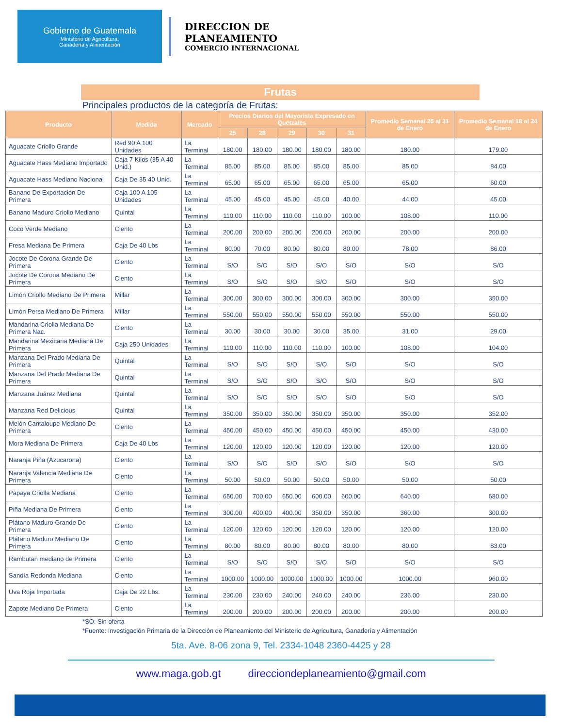Gobierno de Guatemala
Ministerio de Agricultura,
Ganadería y Alimentación
DIRECCION DE
PLANEAMIENTO
COMERCIO INTERNACIONAL
Frutas
Principales productos de la categoría de Frutas:
| Producto | Medida | Mercado | Precios Diarios del Mayorista Expresado en Quetzales | | | | | Promedio Semanal 25 al 31 de Enero | Promedio Semanal 18 al 24 de Enero |
| --- | --- | --- | --- | --- | --- | --- | --- | --- | --- |
| | | | 25 | 28 | 29 | 30 | 31 | | |
| Aguacate Criollo Grande | Red 90 A 100 Unidades | La Terminal | 180.00 | 180.00 | 180.00 | 180.00 | 180.00 | 180.00 | 179.00 |
| Aguacate Hass Mediano Importado | Caja 7 Kilos (35 A 40 Unid.) | La Terminal | 85.00 | 85.00 | 85.00 | 85.00 | 85.00 | 85.00 | 84.00 |
| Aguacate Hass Mediano Nacional | Caja De 35 40 Unid. | La Terminal | 65.00 | 65.00 | 65.00 | 65.00 | 65.00 | 65.00 | 60.00 |
| Banano De Exportación De Primera | Caja 100 A 105 Unidades | La Terminal | 45.00 | 45.00 | 45.00 | 45.00 | 40.00 | 44.00 | 45.00 |
| Banano Maduro Criollo Mediano | Quintal | La Terminal | 110.00 | 110.00 | 110.00 | 110.00 | 100.00 | 108.00 | 110.00 |
| Coco Verde Mediano | Ciento | La Terminal | 200.00 | 200.00 | 200.00 | 200.00 | 200.00 | 200.00 | 200.00 |
| Fresa Mediana De Primera | Caja De 40 Lbs | La Terminal | 80.00 | 70.00 | 80.00 | 80.00 | 80.00 | 78.00 | 86.00 |
| Jocote De Corona Grande De Primera | Ciento | La Terminal | S/O | S/O | S/O | S/O | S/O | S/O | S/O |
| Jocote De Corona Mediano De Primera | Ciento | La Terminal | S/O | S/O | S/O | S/O | S/O | S/O | S/O |
| Limón Criollo Mediano De Primera | Millar | La Terminal | 300.00 | 300.00 | 300.00 | 300.00 | 300.00 | 300.00 | 350.00 |
| Limón Persa Mediano De Primera | Millar | La Terminal | 550.00 | 550.00 | 550.00 | 550.00 | 550.00 | 550.00 | 550.00 |
| Mandarina Criolla Mediana De Primera Nac. | Ciento | La Terminal | 30.00 | 30.00 | 30.00 | 30.00 | 35.00 | 31.00 | 29.00 |
| Mandarina Mexicana Mediana De Primera | Caja 250 Unidades | La Terminal | 110.00 | 110.00 | 110.00 | 110.00 | 100.00 | 108.00 | 104.00 |
| Manzana Del Prado Mediana De Primera | Quintal | La Terminal | S/O | S/O | S/O | S/O | S/O | S/O | S/O |
| Manzana Del Prado Mediana De Primera | Quintal | La Terminal | S/O | S/O | S/O | S/O | S/O | S/O | S/O |
| Manzana Juárez Mediana | Quintal | La Terminal | S/O | S/O | S/O | S/O | S/O | S/O | S/O |
| Manzana Red Delicious | Quintal | La Terminal | 350.00 | 350.00 | 350.00 | 350.00 | 350.00 | 350.00 | 352.00 |
| Melón Cantaloupe Mediano De Primera | Ciento | La Terminal | 450.00 | 450.00 | 450.00 | 450.00 | 450.00 | 450.00 | 430.00 |
| Mora Mediana De Primera | Caja De 40 Lbs | La Terminal | 120.00 | 120.00 | 120.00 | 120.00 | 120.00 | 120.00 | 120.00 |
| Naranja Piña (Azucarona) | Ciento | La Terminal | S/O | S/O | S/O | S/O | S/O | S/O | S/O |
| Naranja Valencia Mediana De Primera | Ciento | La Terminal | 50.00 | 50.00 | 50.00 | 50.00 | 50.00 | 50.00 | 50.00 |
| Papaya Criolla Mediana | Ciento | La Terminal | 650.00 | 700.00 | 650.00 | 600.00 | 600.00 | 640.00 | 680.00 |
| Piña Mediana De Primera | Ciento | La Terminal | 300.00 | 400.00 | 400.00 | 350.00 | 350.00 | 360.00 | 300.00 |
| Plátano Maduro Grande De Primera | Ciento | La Terminal | 120.00 | 120.00 | 120.00 | 120.00 | 120.00 | 120.00 | 120.00 |
| Plátano Maduro Mediano De Primera | Ciento | La Terminal | 80.00 | 80.00 | 80.00 | 80.00 | 80.00 | 80.00 | 83.00 |
| Rambutan mediano de Primera | Ciento | La Terminal | S/O | S/O | S/O | S/O | S/O | S/O | S/O |
| Sandía Redonda Mediana | Ciento | La Terminal | 1000.00 | 1000.00 | 1000.00 | 1000.00 | 1000.00 | 1000.00 | 960.00 |
| Uva Roja Importada | Caja De 22 Lbs. | La Terminal | 230.00 | 230.00 | 240.00 | 240.00 | 240.00 | 236.00 | 230.00 |
| Zapote Mediano De Primera | Ciento | La Terminal | 200.00 | 200.00 | 200.00 | 200.00 | 200.00 | 200.00 | 200.00 |
*SO: Sin oferta
*Fuente: Investigación Primaria de la Dirección de Planeamiento del Ministerio de Agricultura, Ganadería y Alimentación
5ta. Ave. 8-06 zona 9, Tel. 2334-1048 2360-4425 y 28
www.maga.gob.gt direcciondeplaneamiento@gmail.com